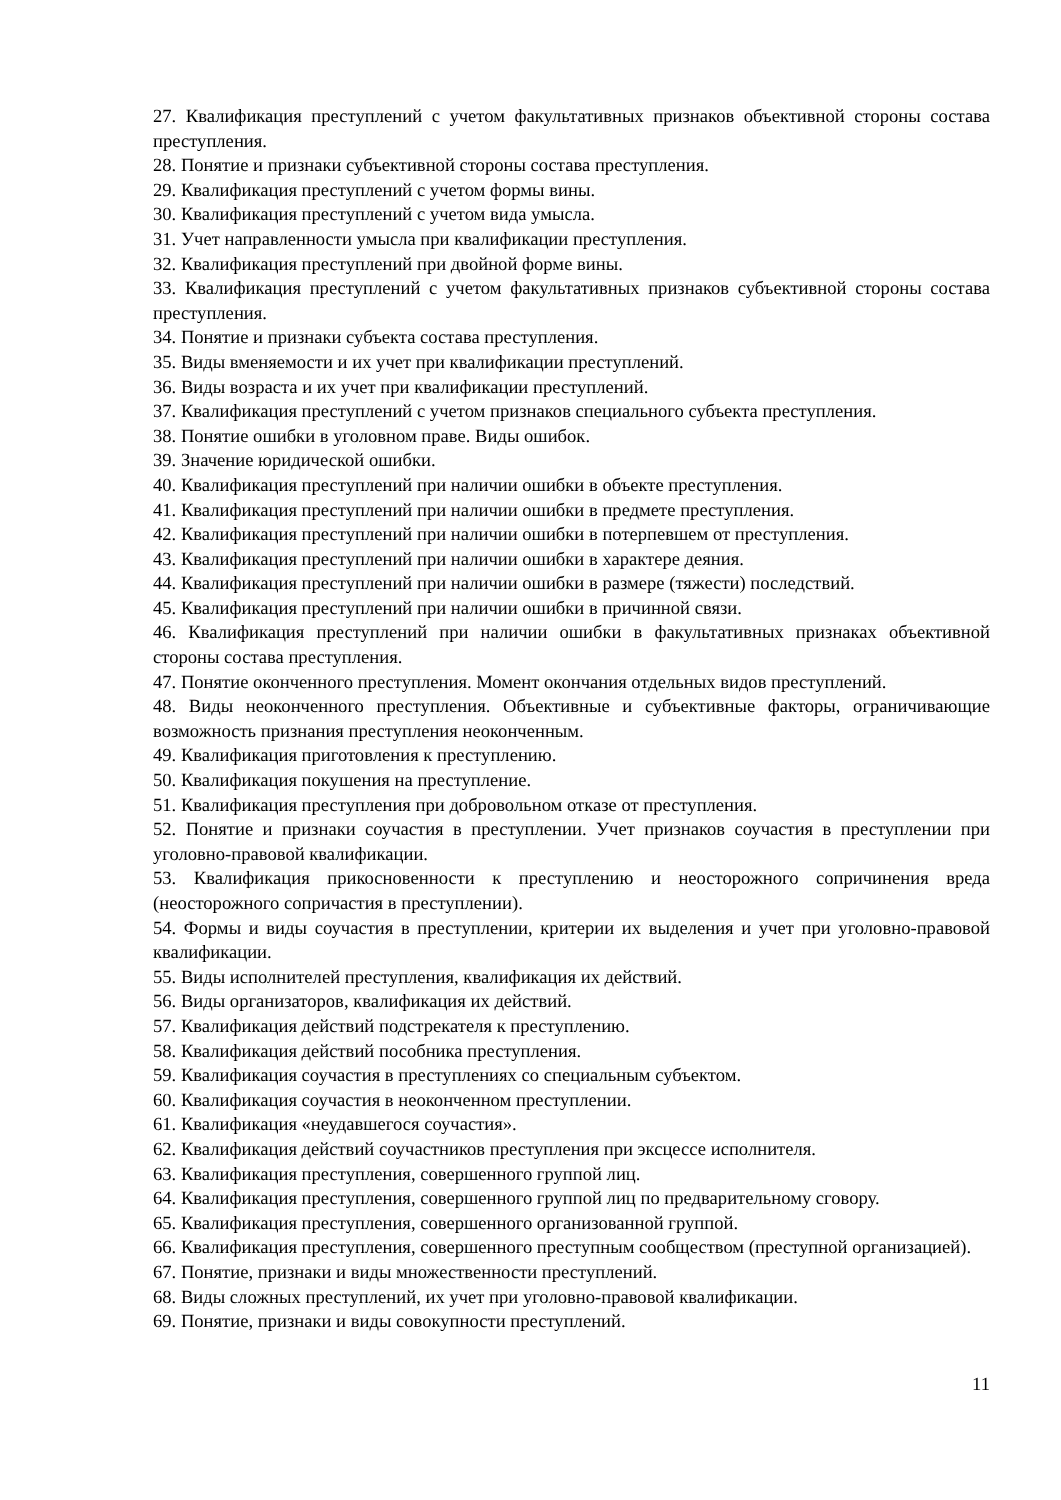27. Квалификация преступлений с учетом факультативных признаков объективной стороны состава преступления.
28. Понятие и признаки субъективной стороны состава преступления.
29. Квалификация преступлений с учетом формы вины.
30. Квалификация преступлений с учетом вида умысла.
31. Учет направленности умысла при квалификации преступления.
32. Квалификация преступлений при двойной форме вины.
33. Квалификация преступлений с учетом факультативных признаков субъективной стороны состава преступления.
34. Понятие и признаки субъекта состава преступления.
35. Виды вменяемости и их учет при квалификации преступлений.
36. Виды возраста и их учет при квалификации преступлений.
37. Квалификация преступлений с учетом признаков специального субъекта преступления.
38. Понятие ошибки в уголовном праве. Виды ошибок.
39. Значение юридической ошибки.
40. Квалификация преступлений при наличии ошибки в объекте преступления.
41. Квалификация преступлений при наличии ошибки в предмете преступления.
42. Квалификация преступлений при наличии ошибки в потерпевшем от преступления.
43. Квалификация преступлений при наличии ошибки в характере деяния.
44. Квалификация преступлений при наличии ошибки в размере (тяжести) последствий.
45. Квалификация преступлений при наличии ошибки в причинной связи.
46. Квалификация преступлений при наличии ошибки в факультативных признаках объективной стороны состава преступления.
47. Понятие оконченного преступления. Момент окончания отдельных видов преступлений.
48. Виды неоконченного преступления. Объективные и субъективные факторы, ограничивающие возможность признания преступления неоконченным.
49. Квалификация приготовления к преступлению.
50. Квалификация покушения на преступление.
51. Квалификация преступления при добровольном отказе от преступления.
52. Понятие и признаки соучастия в преступлении. Учет признаков соучастия в преступлении при уголовно-правовой квалификации.
53. Квалификация прикосновенности к преступлению и неосторожного сопричинения вреда (неосторожного сопричастия в преступлении).
54. Формы и виды соучастия в преступлении, критерии их выделения и учет при уголовно-правовой квалификации.
55. Виды исполнителей преступления, квалификация их действий.
56. Виды организаторов, квалификация их действий.
57. Квалификация действий подстрекателя к преступлению.
58. Квалификация действий пособника преступления.
59. Квалификация соучастия в преступлениях со специальным субъектом.
60. Квалификация соучастия в неоконченном преступлении.
61. Квалификация «неудавшегося соучастия».
62. Квалификация действий соучастников преступления при эксцессе исполнителя.
63. Квалификация преступления, совершенного группой лиц.
64. Квалификация преступления, совершенного группой лиц по предварительному сговору.
65. Квалификация преступления, совершенного организованной группой.
66. Квалификация преступления, совершенного преступным сообществом (преступной организацией).
67. Понятие, признаки и виды множественности преступлений.
68. Виды сложных преступлений, их учет при уголовно-правовой квалификации.
69. Понятие, признаки и виды совокупности преступлений.
11